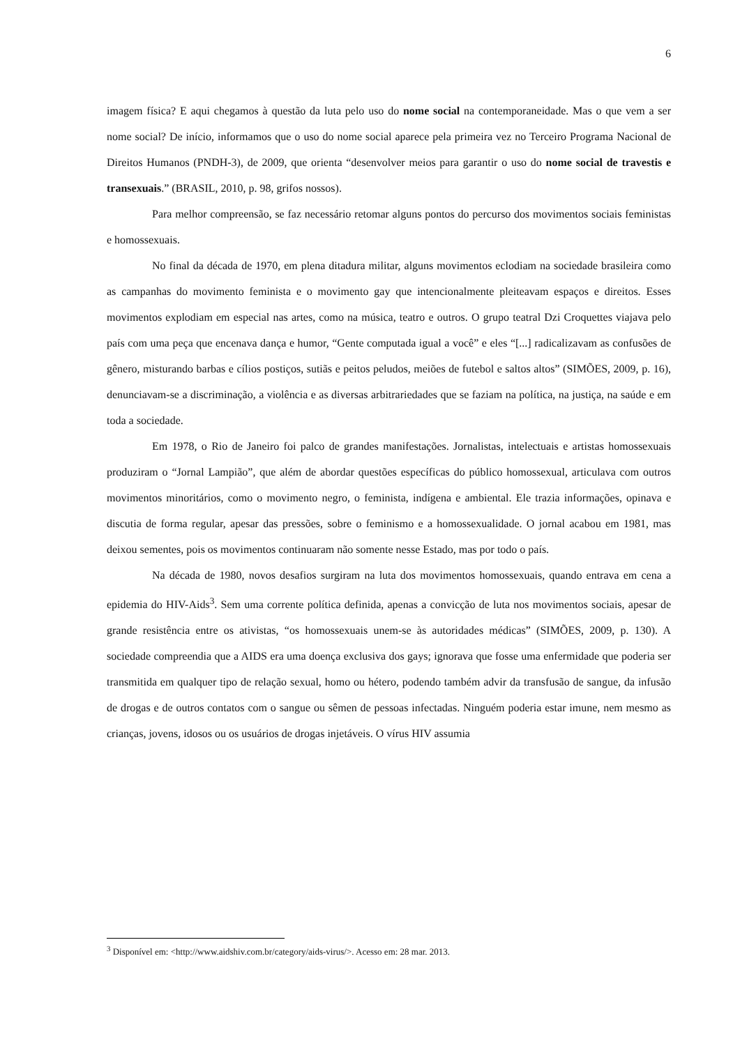6
imagem física? E aqui chegamos à questão da luta pelo uso do nome social na contemporaneidade. Mas o que vem a ser nome social? De início, informamos que o uso do nome social aparece pela primeira vez no Terceiro Programa Nacional de Direitos Humanos (PNDH-3), de 2009, que orienta “desenvolver meios para garantir o uso do nome social de travestis e transexuais.” (BRASIL, 2010, p. 98, grifos nossos).
Para melhor compreensão, se faz necessário retomar alguns pontos do percurso dos movimentos sociais feministas e homossexuais.
No final da década de 1970, em plena ditadura militar, alguns movimentos eclodiam na sociedade brasileira como as campanhas do movimento feminista e o movimento gay que intencionalmente pleiteavam espaços e direitos. Esses movimentos explodiam em especial nas artes, como na música, teatro e outros. O grupo teatral Dzi Croquettes viajava pelo país com uma peça que encenava dança e humor, “Gente computada igual a você” e eles “[...] radicalizavam as confusões de gênero, misturando barbas e cílios postiços, sutiãs e peitos peludos, meiões de futebol e saltos altos” (SIMÕES, 2009, p. 16), denunciavam-se a discriminação, a violência e as diversas arbitrariedades que se faziam na política, na justiça, na saúde e em toda a sociedade.
Em 1978, o Rio de Janeiro foi palco de grandes manifestações. Jornalistas, intelectuais e artistas homossexuais produziram o “Jornal Lampião”, que além de abordar questões específicas do público homossexual, articulava com outros movimentos minoritários, como o movimento negro, o feminista, indígena e ambiental. Ele trazia informações, opinava e discutia de forma regular, apesar das pressões, sobre o feminismo e a homossexualidade. O jornal acabou em 1981, mas deixou sementes, pois os movimentos continuaram não somente nesse Estado, mas por todo o país.
Na década de 1980, novos desafios surgiram na luta dos movimentos homossexuais, quando entrava em cena a epidemia do HIV-Aids<sup>3</sup>. Sem uma corrente política definida, apenas a convicção de luta nos movimentos sociais, apesar de grande resistência entre os ativistas, “os homossexuais unem-se às autoridades médicas” (SIMÕES, 2009, p. 130). A sociedade compreendia que a AIDS era uma doença exclusiva dos gays; ignorava que fosse uma enfermidade que poderia ser transmitida em qualquer tipo de relação sexual, homo ou hétero, podendo também advir da transfusão de sangue, da infusão de drogas e de outros contatos com o sangue ou sêmen de pessoas infectadas. Ninguém poderia estar imune, nem mesmo as crianças, jovens, idosos ou os usuários de drogas injetáveis. O vírus HIV assumia
<sup>3</sup> Disponível em: <http://www.aidshiv.com.br/category/aids-virus/>. Acesso em: 28 mar. 2013.